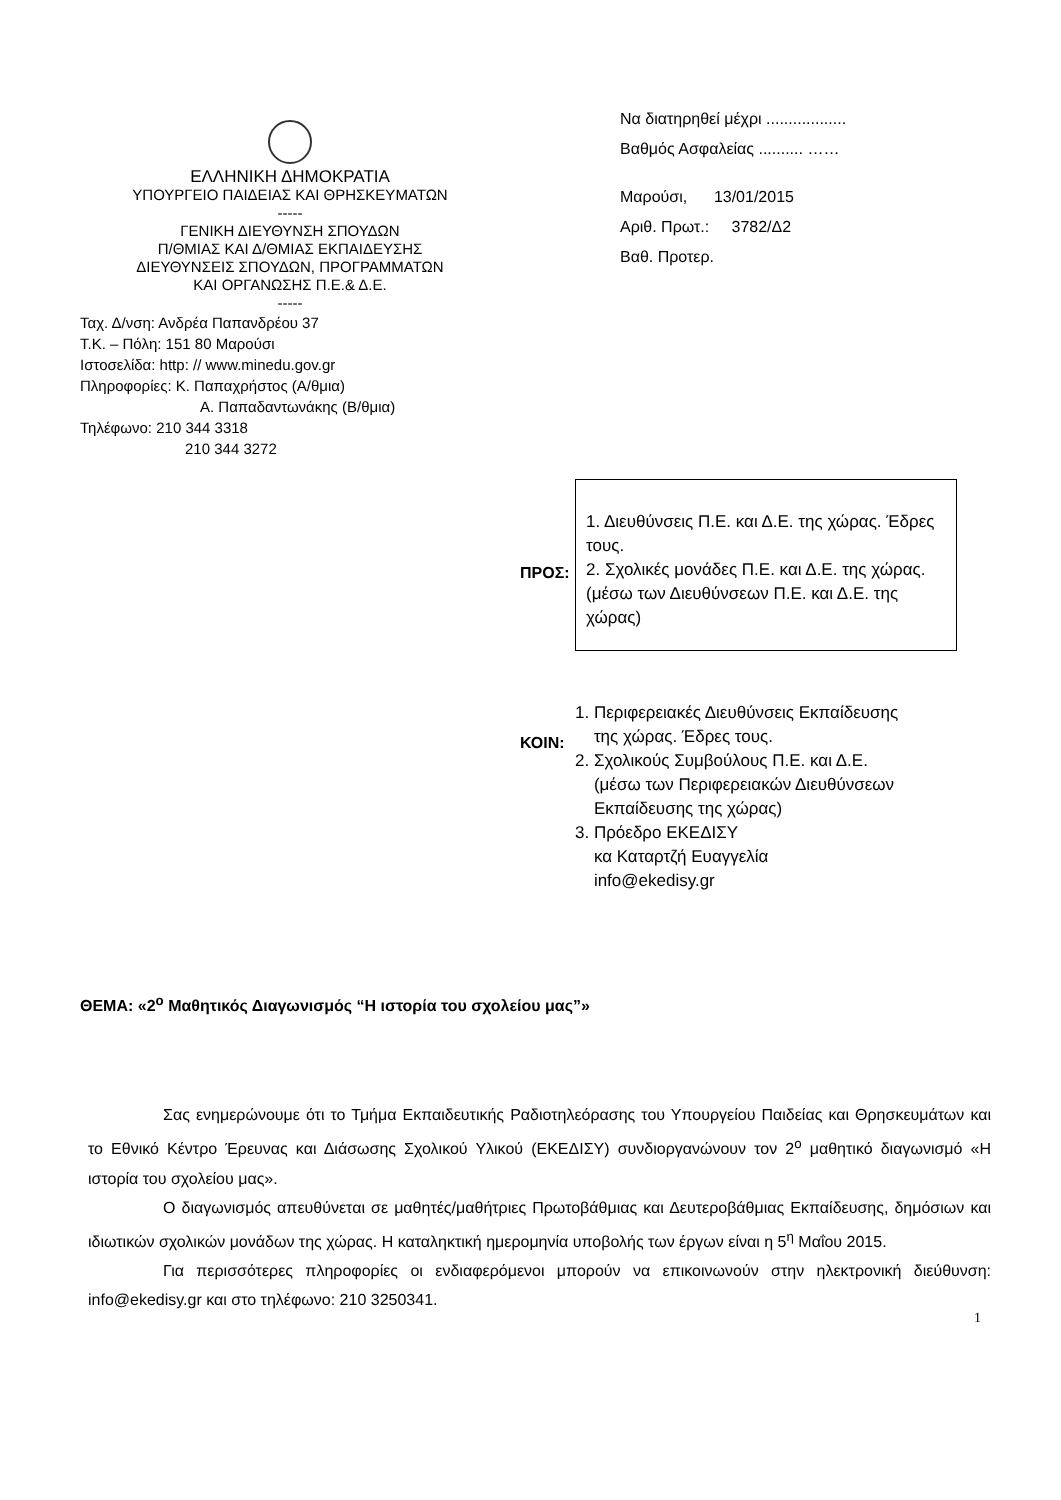ΕΛΛΗΝΙΚΗ ΔΗΜΟΚΡΑΤΙΑ
ΥΠΟΥΡΓΕΙΟ ΠΑΙΔΕΙΑΣ ΚΑΙ ΘΡΗΣΚΕΥΜΑΤΩΝ
-----
ΓΕΝΙΚΗ ΔΙΕΥΘΥΝΣΗ ΣΠΟΥΔΩΝ
Π/ΘΜΙΑΣ ΚΑΙ Δ/ΘΜΙΑΣ ΕΚΠΑΙΔΕΥΣΗΣ
ΔΙΕΥΘΥΝΣΕΙΣ ΣΠΟΥΔΩΝ, ΠΡΟΓΡΑΜΜΑΤΩΝ
ΚΑΙ ΟΡΓΑΝΩΣΗΣ Π.Ε.& Δ.Ε.
-----
Ταχ. Δ/νση: Ανδρέα Παπανδρέου 37
Τ.Κ. – Πόλη: 151 80 Μαρούσι
Ιστοσελίδα: http: // www.minedu.gov.gr
Πληροφορίες: Κ. Παπαχρήστος (Α/θμια)
Α. Παπαδαντωνάκης (Β/θμια)
Τηλέφωνο: 210 344 3318
210 344 3272
Να διατηρηθεί μέχρι ..................
Βαθμός Ασφαλείας .......... ……
Μαρούσι, 13/01/2015
Αριθ. Πρωτ.: 3782/Δ2
Βαθ. Προτερ.
ΠΡΟΣ:
1. Διευθύνσεις Π.Ε. και Δ.Ε. της χώρας. Έδρες τους.
2. Σχολικές μονάδες Π.Ε. και Δ.Ε. της χώρας.
(μέσω των Διευθύνσεων Π.Ε. και Δ.Ε. της χώρας)
ΚΟΙΝ:
1. Περιφερειακές Διευθύνσεις Εκπαίδευσης
της χώρας. Έδρες τους.
2. Σχολικούς Συμβούλους Π.Ε. και Δ.Ε.
(μέσω των Περιφερειακών Διευθύνσεων
Εκπαίδευσης της χώρας)
3. Πρόεδρο ΕΚΕΔΙΣΥ
κα Καταρτζή Ευαγγελία
info@ekedisy.gr
ΘΕΜΑ: «2<sup>ο</sup> Μαθητικός Διαγωνισμός “Η ιστορία του σχολείου μας”»
Σας ενημερώνουμε ότι το Τμήμα Εκπαιδευτικής Ραδιοτηλεόρασης του Υπουργείου Παιδείας και Θρησκευμάτων και το Εθνικό Κέντρο Έρευνας και Διάσωσης Σχολικού Υλικού (ΕΚΕΔΙΣΥ) συνδιοργανώνουν τον 2<sup>ο</sup> μαθητικό διαγωνισμό «Η ιστορία του σχολείου μας».
Ο διαγωνισμός απευθύνεται σε μαθητές/μαθήτριες Πρωτοβάθμιας και Δευτεροβάθμιας Εκπαίδευσης, δημόσιων και ιδιωτικών σχολικών μονάδων της χώρας. Η καταληκτική ημερομηνία υποβολής των έργων είναι η 5<sup>η</sup> Μαΐου 2015.
Για περισσότερες πληροφορίες οι ενδιαφερόμενοι μπορούν να επικοινωνούν στην ηλεκτρονική διεύθυνση: info@ekedisy.gr και στο τηλέφωνο: 210 3250341.
1